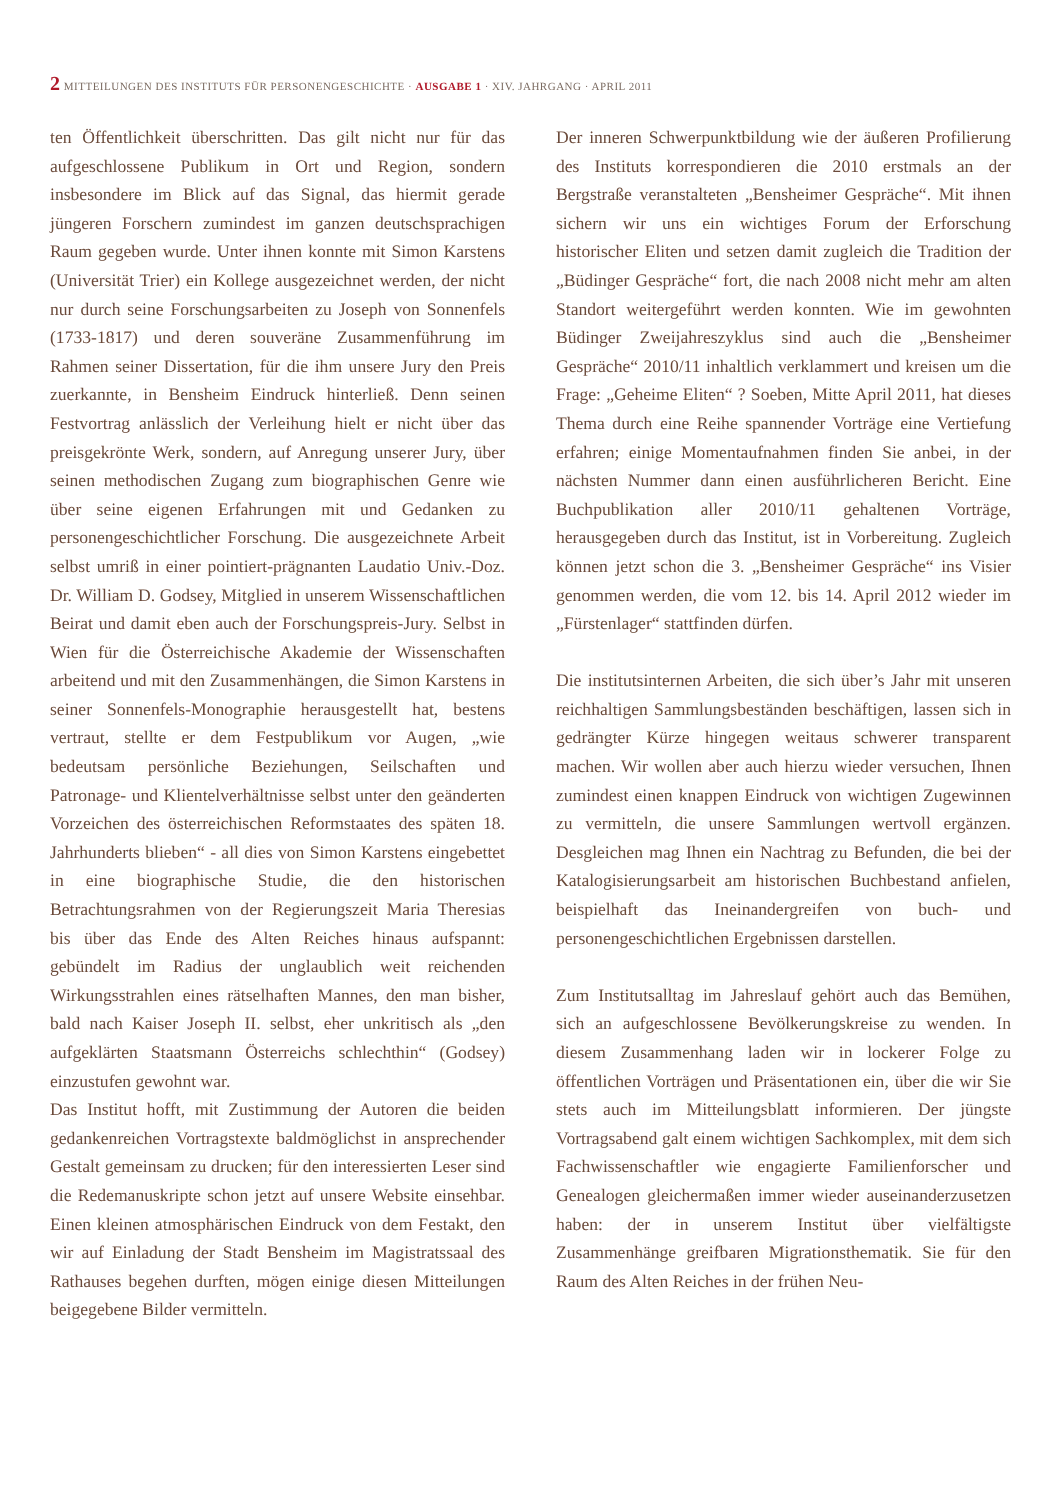2 MITTEILUNGEN DES INSTITUTS FÜR PERSONENGESCHICHTE · AUSGABE 1 · XIV. JAHRGANG · APRIL 2011
ten Öffentlichkeit überschritten. Das gilt nicht nur für das aufgeschlossene Publikum in Ort und Region, sondern insbesondere im Blick auf das Signal, das hiermit gerade jüngeren Forschern zumindest im ganzen deutschsprachigen Raum gegeben wurde. Unter ihnen konnte mit Simon Karstens (Universität Trier) ein Kollege ausgezeichnet werden, der nicht nur durch seine Forschungsarbeiten zu Joseph von Sonnenfels (1733-1817) und deren souveräne Zusammenführung im Rahmen seiner Dissertation, für die ihm unsere Jury den Preis zuerkannte, in Bensheim Eindruck hinterließ. Denn seinen Festvortrag anlässlich der Verleihung hielt er nicht über das preisgekrönte Werk, sondern, auf Anregung unserer Jury, über seinen methodischen Zugang zum biographischen Genre wie über seine eigenen Erfahrungen mit und Gedanken zu personengeschichtlicher Forschung. Die ausgezeichnete Arbeit selbst umriß in einer pointiert-prägnanten Laudatio Univ.-Doz. Dr. William D. Godsey, Mitglied in unserem Wissenschaftlichen Beirat und damit eben auch der Forschungspreis-Jury. Selbst in Wien für die Österreichische Akademie der Wissenschaften arbeitend und mit den Zusammenhängen, die Simon Karstens in seiner Sonnenfels-Monographie herausgestellt hat, bestens vertraut, stellte er dem Festpublikum vor Augen, „wie bedeutsam persönliche Beziehungen, Seilschaften und Patronage- und Klientelverhältnisse selbst unter den geänderten Vorzeichen des österreichischen Reformstaates des späten 18. Jahrhunderts blieben“ - all dies von Simon Karstens eingebettet in eine biographische Studie, die den historischen Betrachtungsrahmen von der Regierungszeit Maria Theresias bis über das Ende des Alten Reiches hinaus aufspannt: gebündelt im Radius der unglaublich weit reichenden Wirkungsstrahlen eines rätselhaften Mannes, den man bisher, bald nach Kaiser Joseph II. selbst, eher unkritisch als „den aufgeklärten Staatsmann Österreichs schlechthin“ (Godsey) einzustufen gewohnt war.
Das Institut hofft, mit Zustimmung der Autoren die beiden gedankenreichen Vortragstexte baldmöglichst in ansprechender Gestalt gemeinsam zu drucken; für den interessierten Leser sind die Redemanuskripte schon jetzt auf unsere Website einsehbar. Einen kleinen atmosphärischen Eindruck von dem Festakt, den wir auf Einladung der Stadt Bensheim im Magistratssaal des Rathauses begehen durften, mögen einige diesen Mitteilungen beigegebene Bilder vermitteln.
Der inneren Schwerpunktbildung wie der äußeren Profilierung des Instituts korrespondieren die 2010 erstmals an der Bergstraße veranstalteten „Bensheimer Gespräche“. Mit ihnen sichern wir uns ein wichtiges Forum der Erforschung historischer Eliten und setzen damit zugleich die Tradition der „Büdinger Gespräche“ fort, die nach 2008 nicht mehr am alten Standort weitergeführt werden konnten. Wie im gewohnten Büdinger Zweijahreszyklus sind auch die „Bensheimer Gespräche“ 2010/11 inhaltlich verklammert und kreisen um die Frage: „Geheime Eliten“ ? Soeben, Mitte April 2011, hat dieses Thema durch eine Reihe spannender Vorträge eine Vertiefung erfahren; einige Momentaufnahmen finden Sie anbei, in der nächsten Nummer dann einen ausführlicheren Bericht. Eine Buchpublikation aller 2010/11 gehaltenen Vorträge, herausgegeben durch das Institut, ist in Vorbereitung. Zugleich können jetzt schon die 3. „Bensheimer Gespräche“ ins Visier genommen werden, die vom 12. bis 14. April 2012 wieder im „Fürstenlager“ stattfinden dürfen.
Die institutsinternen Arbeiten, die sich über’s Jahr mit unseren reichhaltigen Sammlungsbeständen beschäftigen, lassen sich in gedrängter Kürze hingegen weitaus schwerer transparent machen. Wir wollen aber auch hierzu wieder versuchen, Ihnen zumindest einen knappen Eindruck von wichtigen Zugewinnen zu vermitteln, die unsere Sammlungen wertvoll ergänzen. Desgleichen mag Ihnen ein Nachtrag zu Befunden, die bei der Katalogisierungsarbeit am historischen Buchbestand anfielen, beispielhaft das Ineinandergreifen von buch- und personengeschichtlichen Ergebnissen darstellen.
Zum Institutsalltag im Jahreslauf gehört auch das Bemühen, sich an aufgeschlossene Bevölkerungskreise zu wenden. In diesem Zusammenhang laden wir in lockerer Folge zu öffentlichen Vorträgen und Präsentationen ein, über die wir Sie stets auch im Mitteilungsblatt informieren. Der jüngste Vortragsabend galt einem wichtigen Sachkomplex, mit dem sich Fachwissenschaftler wie engagierte Familienforscher und Genealogen gleichermaßen immer wieder auseinanderzusetzen haben: der in unserem Institut über vielfältigste Zusammenhänge greifbaren Migrationsthematik. Sie für den Raum des Alten Reiches in der frühen Neu-